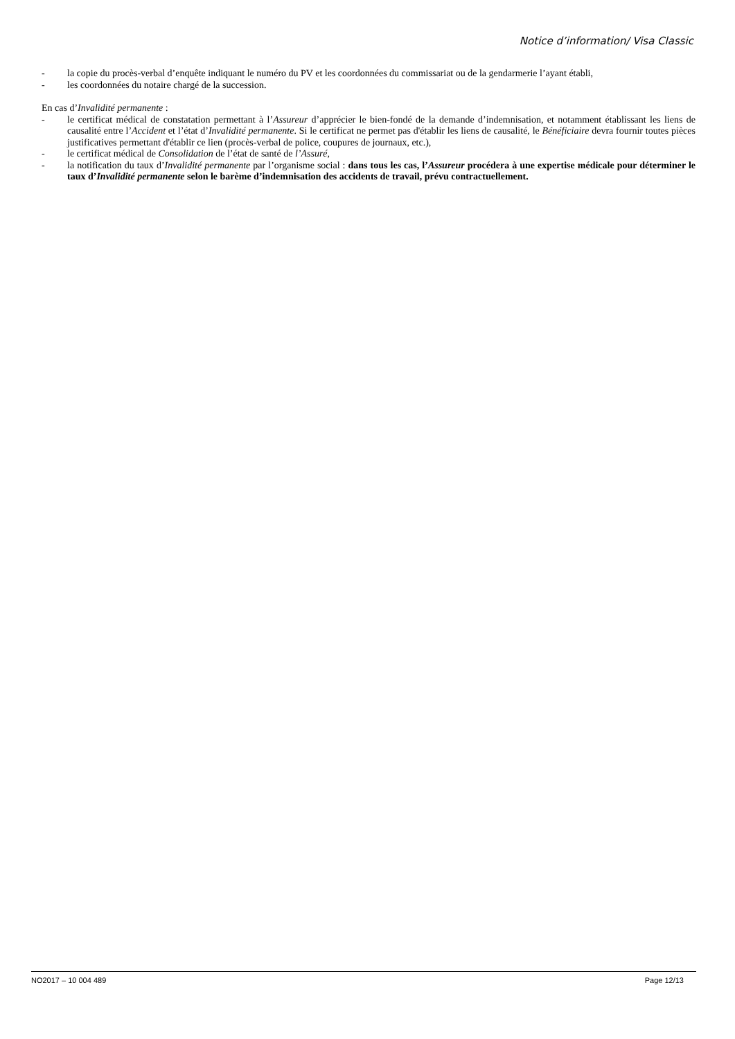Notice d’information/ Visa Classic
- la copie du procès-verbal d’enquête indiquant le numéro du PV et les coordonnées du commissariat ou de la gendarmerie l’ayant établi,
- les coordonnées du notaire chargé de la succession.
En cas d’Invalidité permanente :
- le certificat médical de constatation permettant à l’Assureur d’apprécier le bien-fondé de la demande d’indemnisation, et notamment établissant les liens de causalité entre l’Accident et l’état d’Invalidité permanente. Si le certificat ne permet pas d'établir les liens de causalité, le Bénéficiaire devra fournir toutes pièces justificatives permettant d'établir ce lien (procès-verbal de police, coupures de journaux, etc.),
- le certificat médical de Consolidation de l’état de santé de l’Assuré,
- la notification du taux d’Invalidité permanente par l’organisme social : dans tous les cas, l’Assureur procédera à une expertise médicale pour déterminer le taux d’Invalidité permanente selon le barème d’indemnisation des accidents de travail, prévu contractuellement.
NO2017 – 10 004 489 Page 12/13